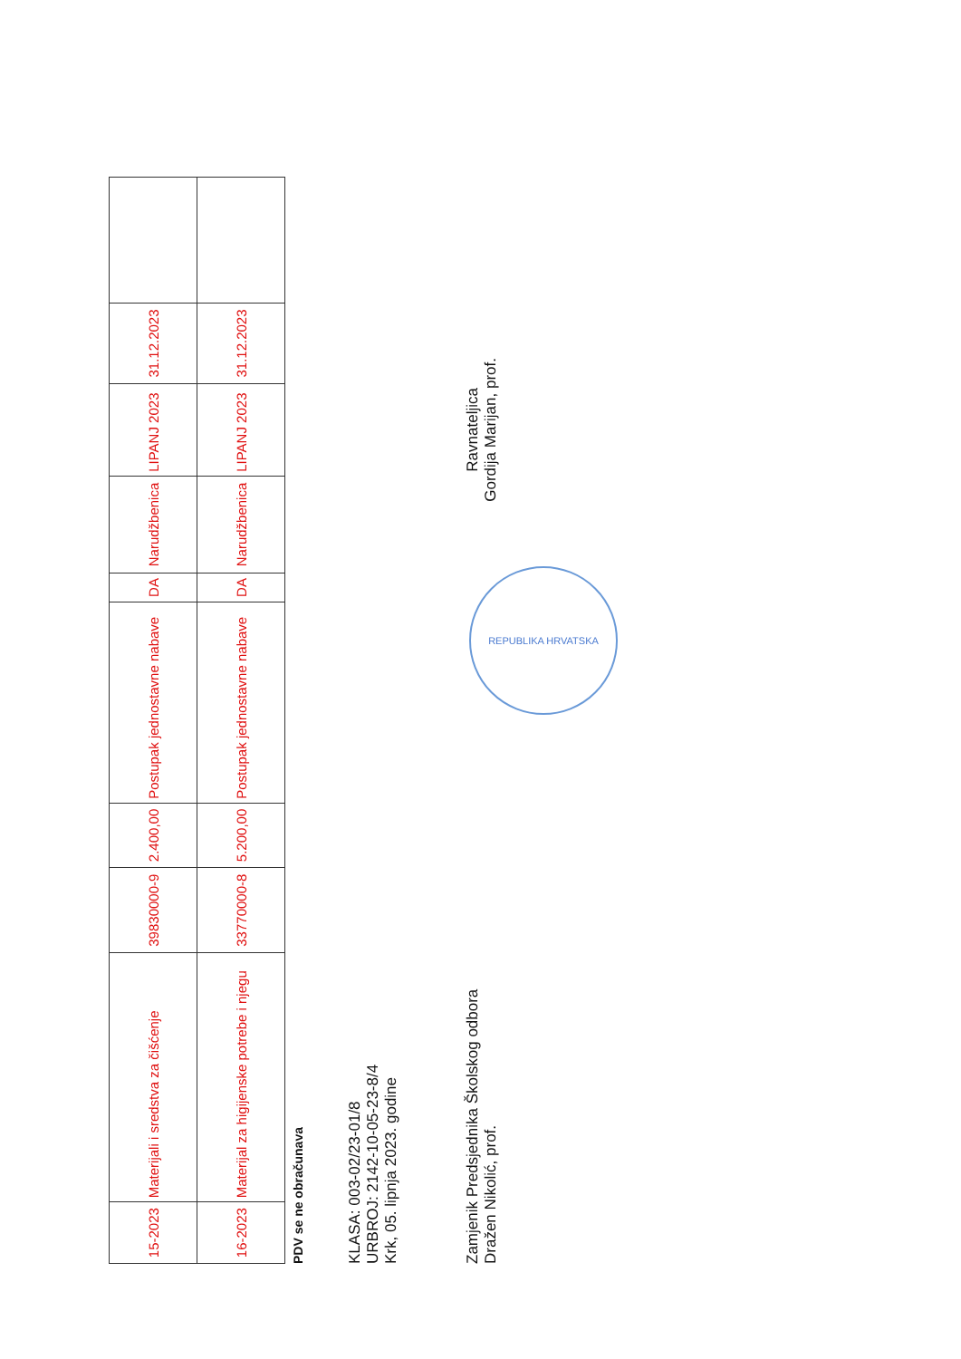| 15-2023 | Materijali i sredstva za čišćenje | 39830000-9 | 2.400,00 | Postupak jednostavne nabave | DA | Narudžbenica | LIPANJ 2023 | 31.12.2023 | |
| 16-2023 | Materijal za higijenske potrebe i njegu | 33770000-8 | 5.200,00 | Postupak jednostavne nabave | DA | Narudžbenica | LIPANJ 2023 | 31.12.2023 | |
PDV se ne obračunava
KLASA: 003-02/23-01/8
URBROJ: 2142-10-05-23-8/4
Krk, 05. lipnja 2023. godine
Zamjenik Predsjednika Školskog odbora
Dražen Nikolić, prof.
Ravnateljica
Gordija Marijan, prof.
REPUBLIKA HRVATSKA